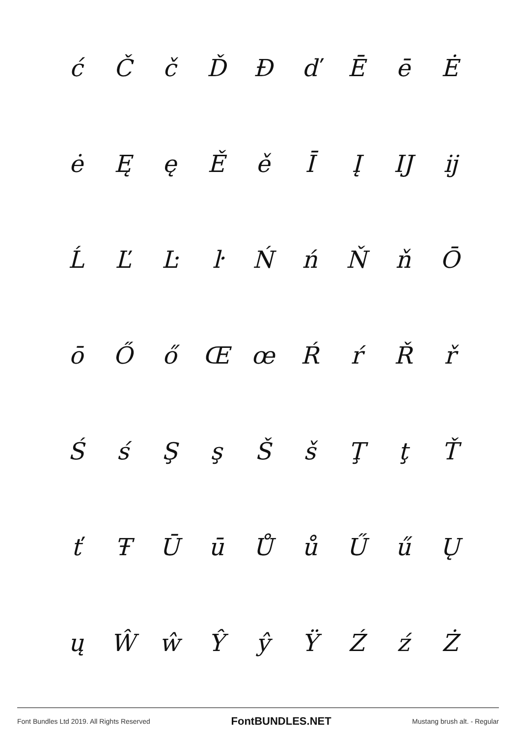ć Č č Ď Đ ď Ē ē Ė
ė Ę ę Ě ě Ī Į Ĳ ĳ
Ĺ Ľ Ŀ ŀ Ń ń Ň ň Ō
ō Ő ő Œ œ Ŕ ŕ Ř ř
Ś ś Ş ş Š š Ţ ţ Ť
ť Ŧ Ū ū Ů ů Ű ű Ų
ų Ŵ ŵ Ŷ ŷ Ÿ Ź ź Ż
Font Bundles Ltd 2019. All Rights Reserved FontBUNDLES.NET Mustang brush alt. - Regular